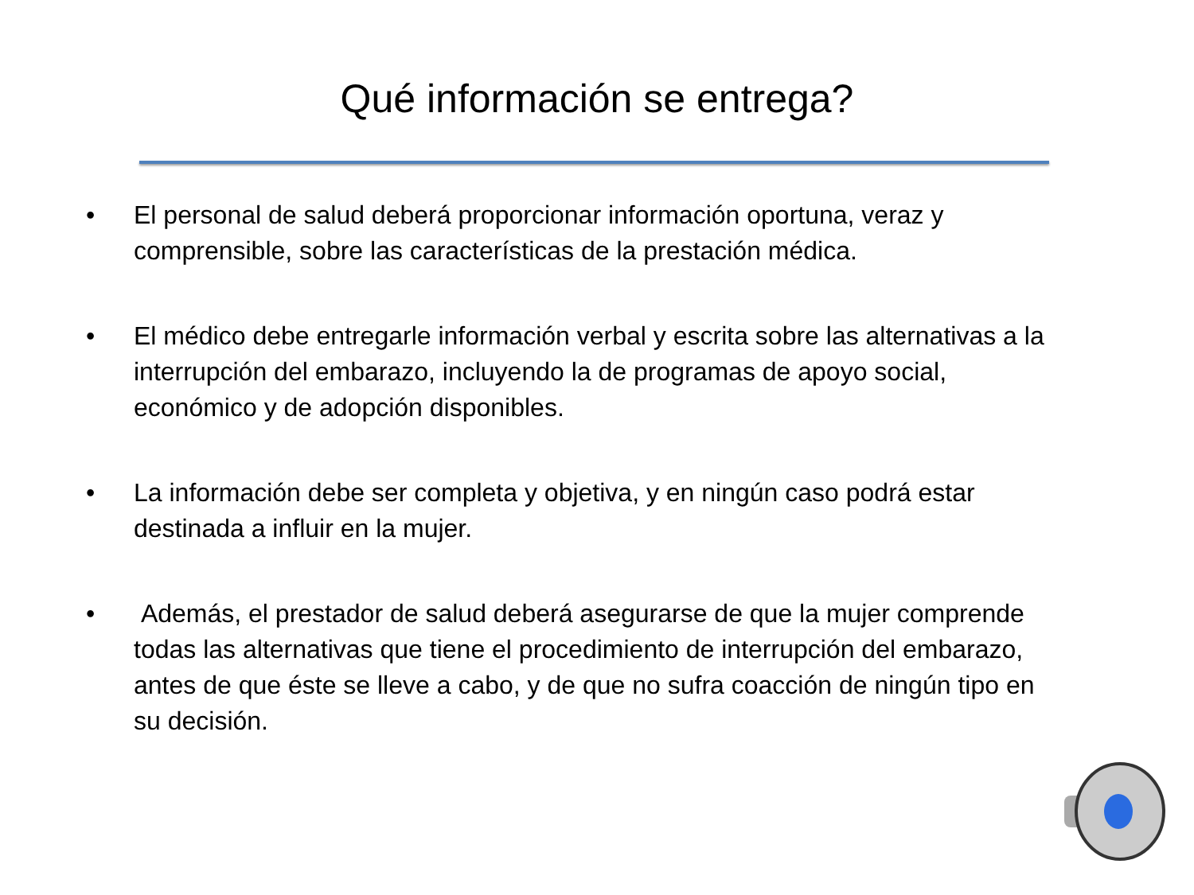Qué información se entrega?
• El personal de salud deberá proporcionar información oportuna, veraz y comprensible, sobre las características de la prestación médica.
• El médico debe entregarle información verbal y escrita sobre las alternativas a la interrupción del embarazo, incluyendo la de programas de apoyo social, económico y de adopción disponibles.
• La información debe ser completa y objetiva, y en ningún caso podrá estar destinada a influir en la mujer.
• Además, el prestador de salud deberá asegurarse de que la mujer comprende todas las alternativas que tiene el procedimiento de interrupción del embarazo, antes de que éste se lleve a cabo, y de que no sufra coacción de ningún tipo en su decisión.